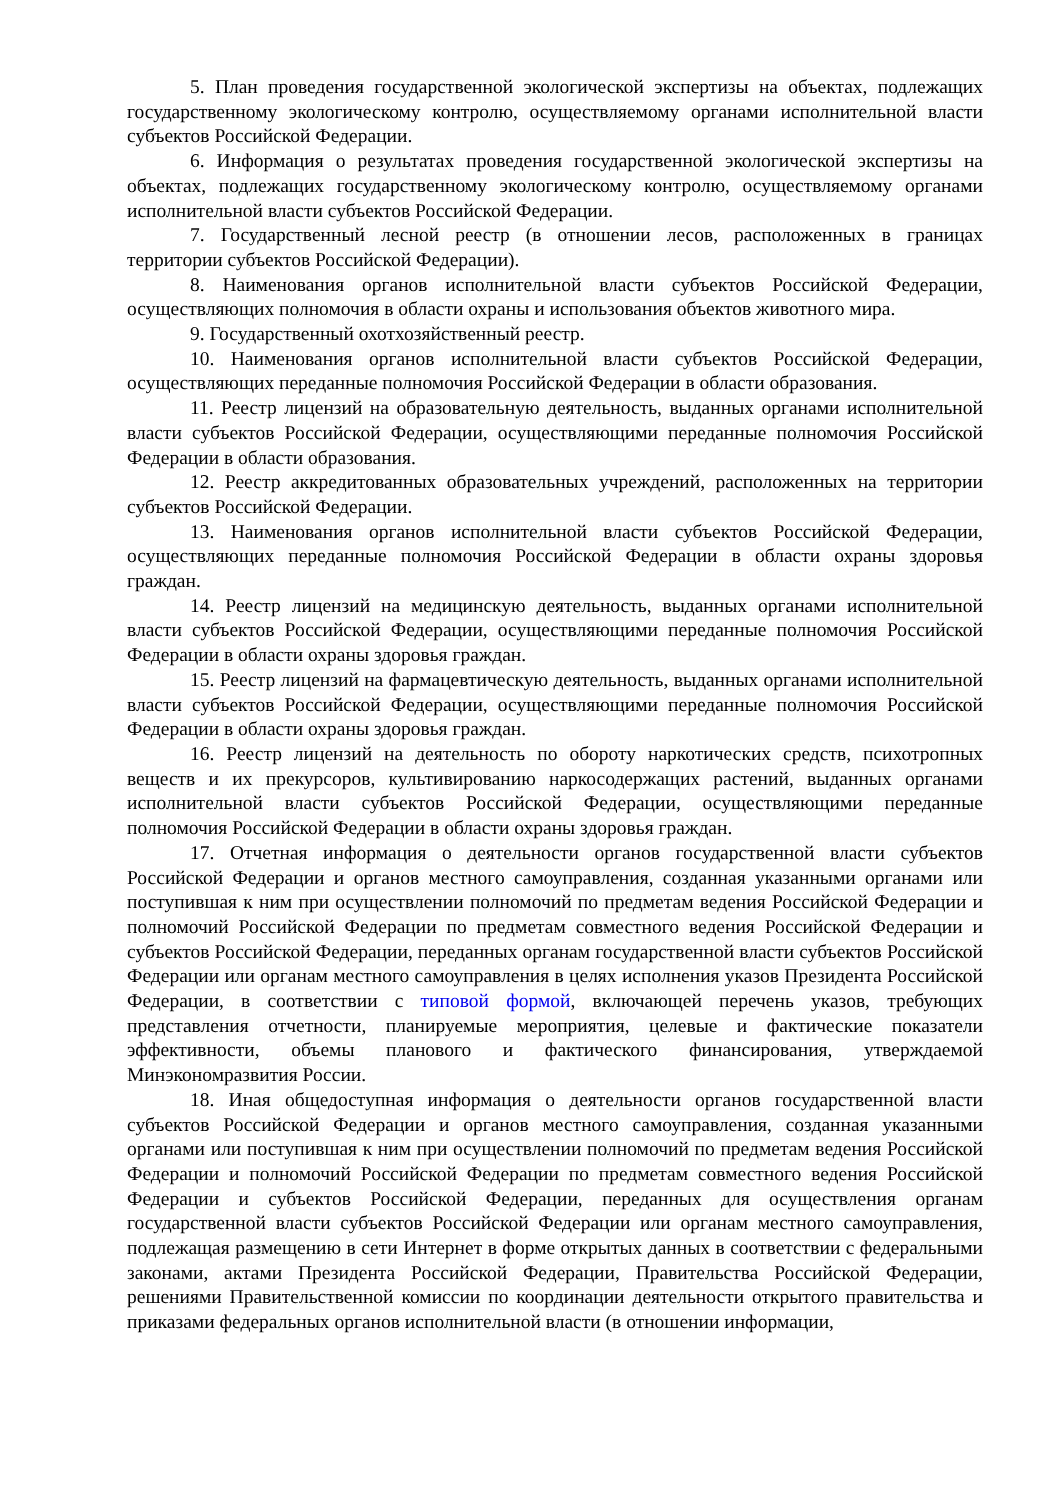5. План проведения государственной экологической экспертизы на объектах, подлежащих государственному экологическому контролю, осуществляемому органами исполнительной власти субъектов Российской Федерации.
6. Информация о результатах проведения государственной экологической экспертизы на объектах, подлежащих государственному экологическому контролю, осуществляемому органами исполнительной власти субъектов Российской Федерации.
7. Государственный лесной реестр (в отношении лесов, расположенных в границах территории субъектов Российской Федерации).
8. Наименования органов исполнительной власти субъектов Российской Федерации, осуществляющих полномочия в области охраны и использования объектов животного мира.
9. Государственный охотхозяйственный реестр.
10. Наименования органов исполнительной власти субъектов Российской Федерации, осуществляющих переданные полномочия Российской Федерации в области образования.
11. Реестр лицензий на образовательную деятельность, выданных органами исполнительной власти субъектов Российской Федерации, осуществляющими переданные полномочия Российской Федерации в области образования.
12. Реестр аккредитованных образовательных учреждений, расположенных на территории субъектов Российской Федерации.
13. Наименования органов исполнительной власти субъектов Российской Федерации, осуществляющих переданные полномочия Российской Федерации в области охраны здоровья граждан.
14. Реестр лицензий на медицинскую деятельность, выданных органами исполнительной власти субъектов Российской Федерации, осуществляющими переданные полномочия Российской Федерации в области охраны здоровья граждан.
15. Реестр лицензий на фармацевтическую деятельность, выданных органами исполнительной власти субъектов Российской Федерации, осуществляющими переданные полномочия Российской Федерации в области охраны здоровья граждан.
16. Реестр лицензий на деятельность по обороту наркотических средств, психотропных веществ и их прекурсоров, культивированию наркосодержащих растений, выданных органами исполнительной власти субъектов Российской Федерации, осуществляющими переданные полномочия Российской Федерации в области охраны здоровья граждан.
17. Отчетная информация о деятельности органов государственной власти субъектов Российской Федерации и органов местного самоуправления, созданная указанными органами или поступившая к ним при осуществлении полномочий по предметам ведения Российской Федерации и полномочий Российской Федерации по предметам совместного ведения Российской Федерации и субъектов Российской Федерации, переданных органам государственной власти субъектов Российской Федерации или органам местного самоуправления в целях исполнения указов Президента Российской Федерации, в соответствии с типовой формой, включающей перечень указов, требующих представления отчетности, планируемые мероприятия, целевые и фактические показатели эффективности, объемы планового и фактического финансирования, утверждаемой Минэкономразвития России.
18. Иная общедоступная информация о деятельности органов государственной власти субъектов Российской Федерации и органов местного самоуправления, созданная указанными органами или поступившая к ним при осуществлении полномочий по предметам ведения Российской Федерации и полномочий Российской Федерации по предметам совместного ведения Российской Федерации и субъектов Российской Федерации, переданных для осуществления органам государственной власти субъектов Российской Федерации или органам местного самоуправления, подлежащая размещению в сети Интернет в форме открытых данных в соответствии с федеральными законами, актами Президента Российской Федерации, Правительства Российской Федерации, решениями Правительственной комиссии по координации деятельности открытого правительства и приказами федеральных органов исполнительной власти (в отношении информации,